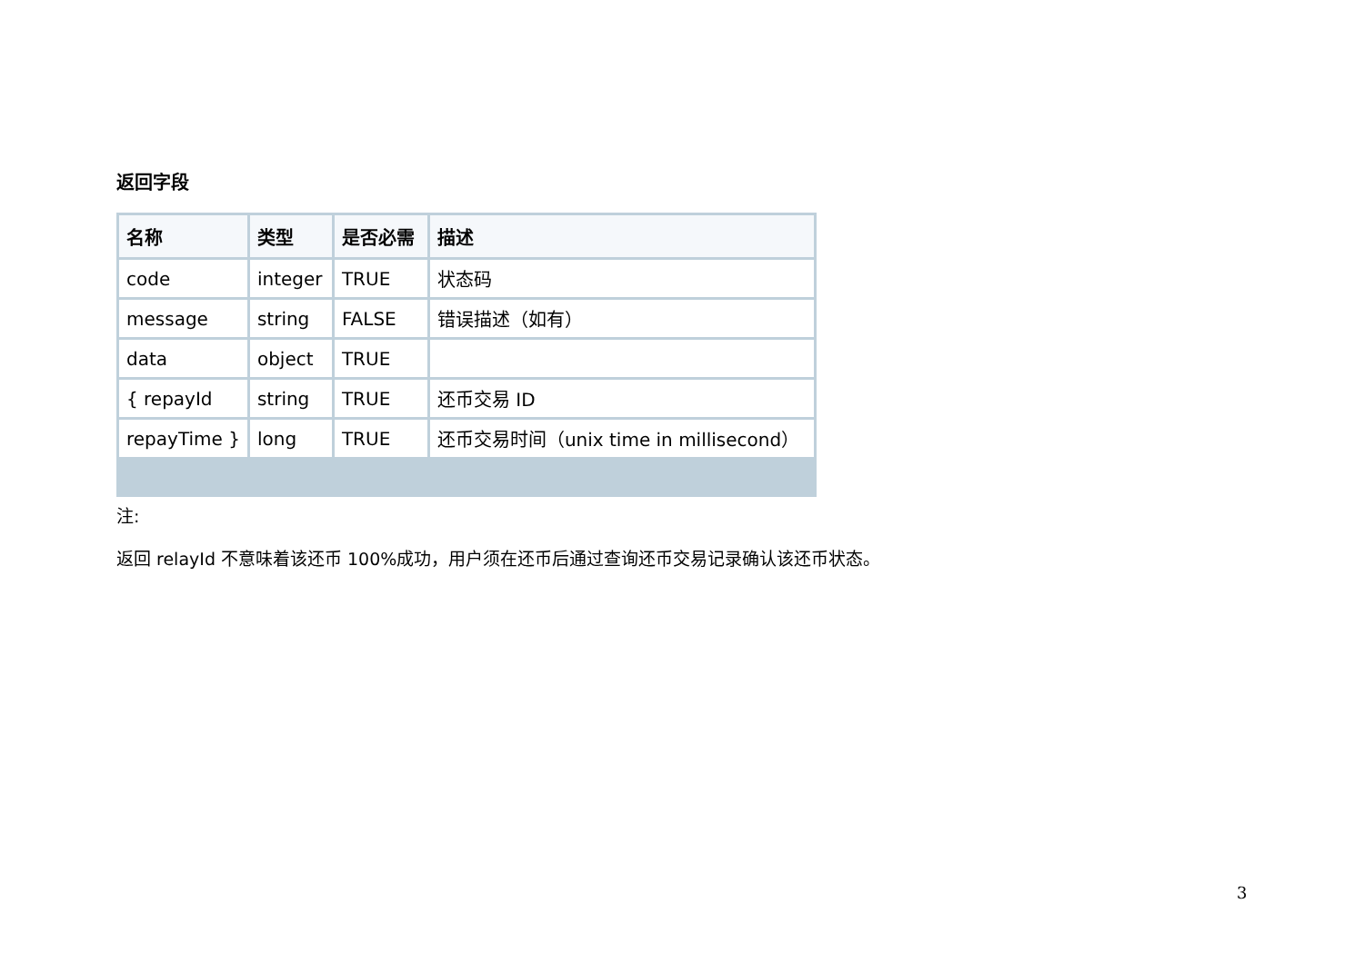返回字段
| 名称 | 类型 | 是否必需 | 描述 |
| --- | --- | --- | --- |
| code | integer | TRUE | 状态码 |
| message | string | FALSE | 错误描述（如有） |
| data | object | TRUE | |
| { repayId | string | TRUE | 还币交易 ID |
| repayTime } | long | TRUE | 还币交易时间（unix time in millisecond） |
注:
返回 relayId 不意味着该还币 100%成功，用户须在还币后通过查询还币交易记录确认该还币状态。
3